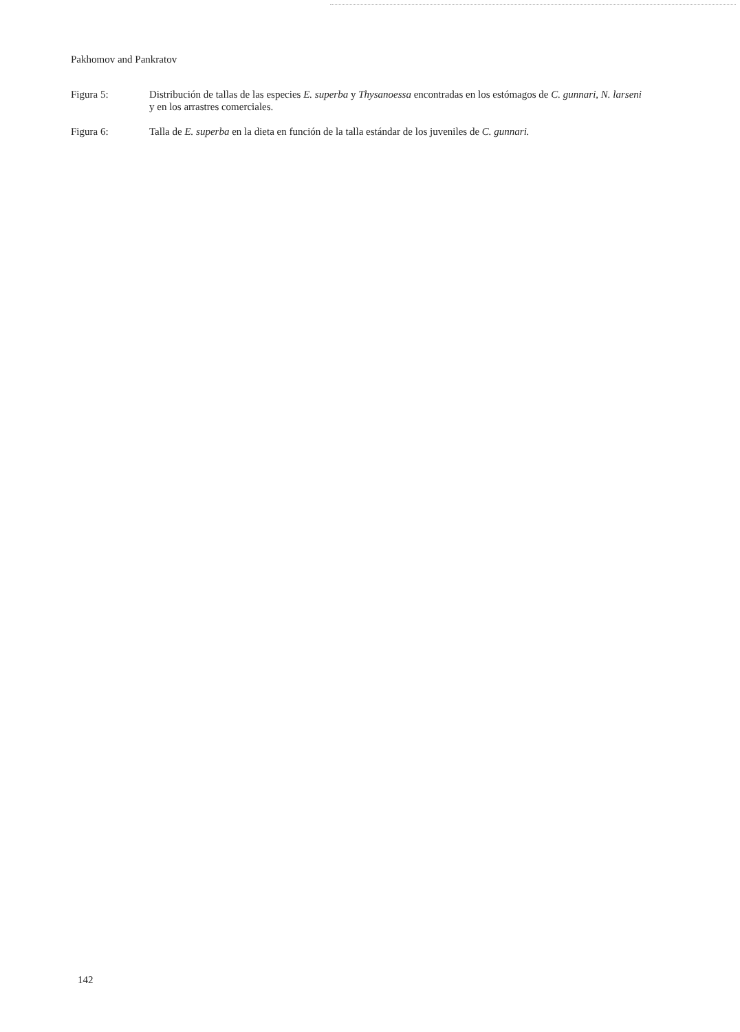Pakhomov and Pankratov
Figura 5: Distribución de tallas de las especies E. superba y Thysanoessa encontradas en los estómagos de C. gunnari, N. larseni y en los arrastres comerciales.
Figura 6: Talla de E. superba en la dieta en función de la talla estándar de los juveniles de C. gunnari.
142